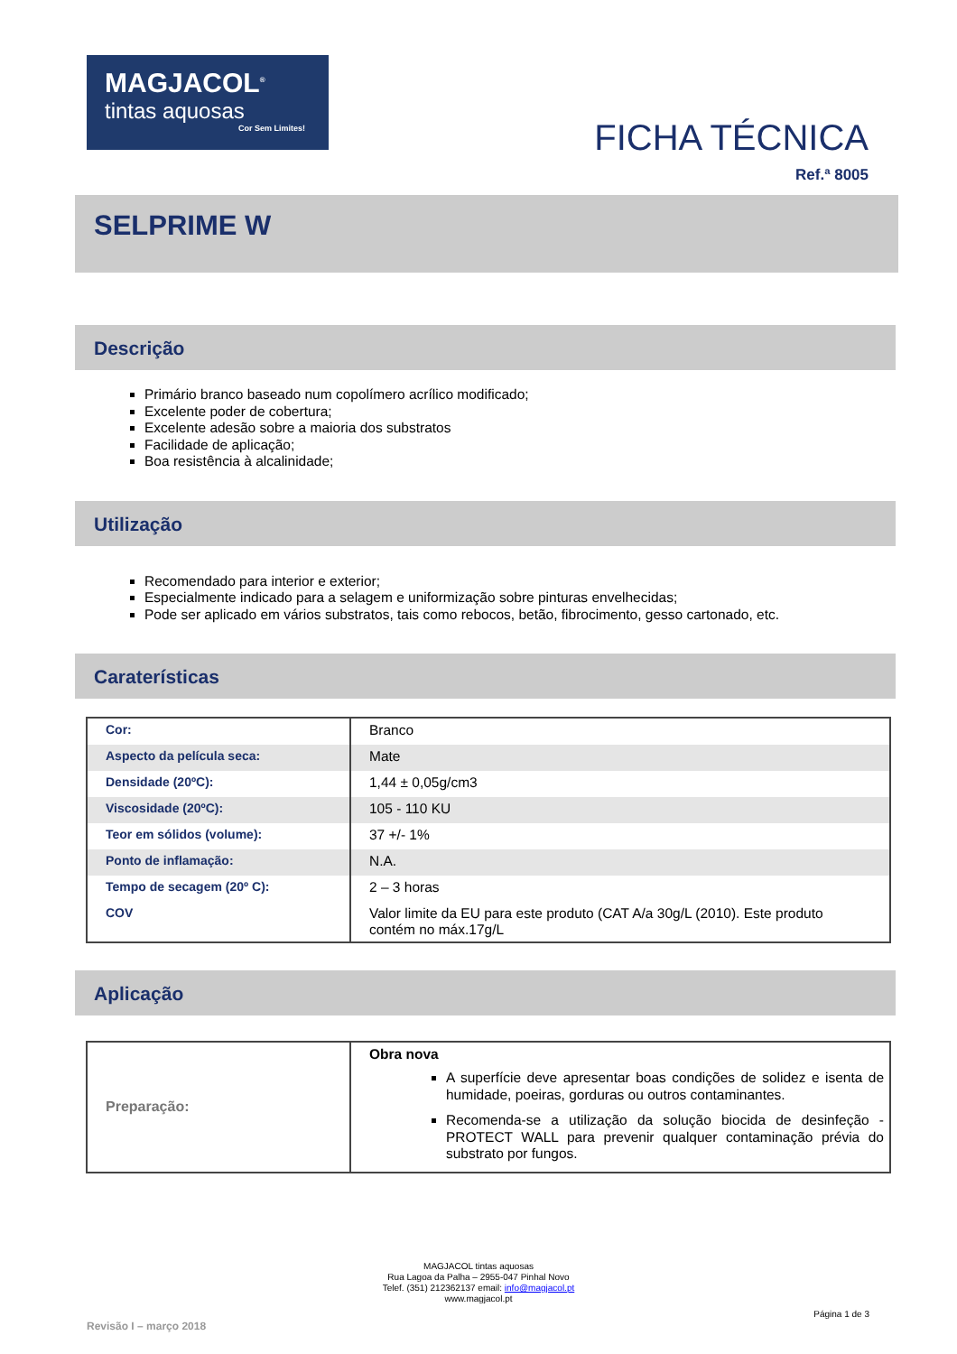MAGJACOL<sup>®</sup>
tintas aquosas
Cor Sem Limites!
FICHA TÉCNICA
Ref.ª 8005
SELPRIME W
Descrição
Primário branco baseado num copolímero acrílico modificado;
Excelente poder de cobertura;
Excelente adesão sobre a maioria dos substratos
Facilidade de aplicação;
Boa resistência à alcalinidade;
Utilização
Recomendado para interior e exterior;
Especialmente indicado para a selagem e uniformização sobre pinturas envelhecidas;
Pode ser aplicado em vários substratos, tais como rebocos, betão, fibrocimento, gesso cartonado, etc.
Caraterísticas
| Cor: | Branco |
| Aspecto da película seca: | Mate |
| Densidade (20ºC): | 1,44 ± 0,05g/cm3 |
| Viscosidade (20ºC): | 105 - 110 KU |
| Teor em sólidos (volume): | 37 +/- 1% |
| Ponto de inflamação: | N.A. |
| Tempo de secagem (20º C): | 2 – 3 horas |
| COV | Valor limite da EU para este produto (CAT A/a 30g/L (2010). Este produto contém no máx.17g/L |
Aplicação
| Preparação: | Obra nova A superfície deve apresentar boas condições de solidez e isenta de humidade, poeiras, gorduras ou outros contaminantes. Recomenda-se a utilização da solução biocida de desinfeção - PROTECT WALL para prevenir qualquer contaminação prévia do substrato por fungos. |
MAGJACOL tintas aquosas
Rua Lagoa da Palha – 2955-047 Pinhal Novo
Telef. (351) 212362137 email: info@magjacol.pt
www.magjacol.pt
Página 1 de 3
Revisão I – março 2018